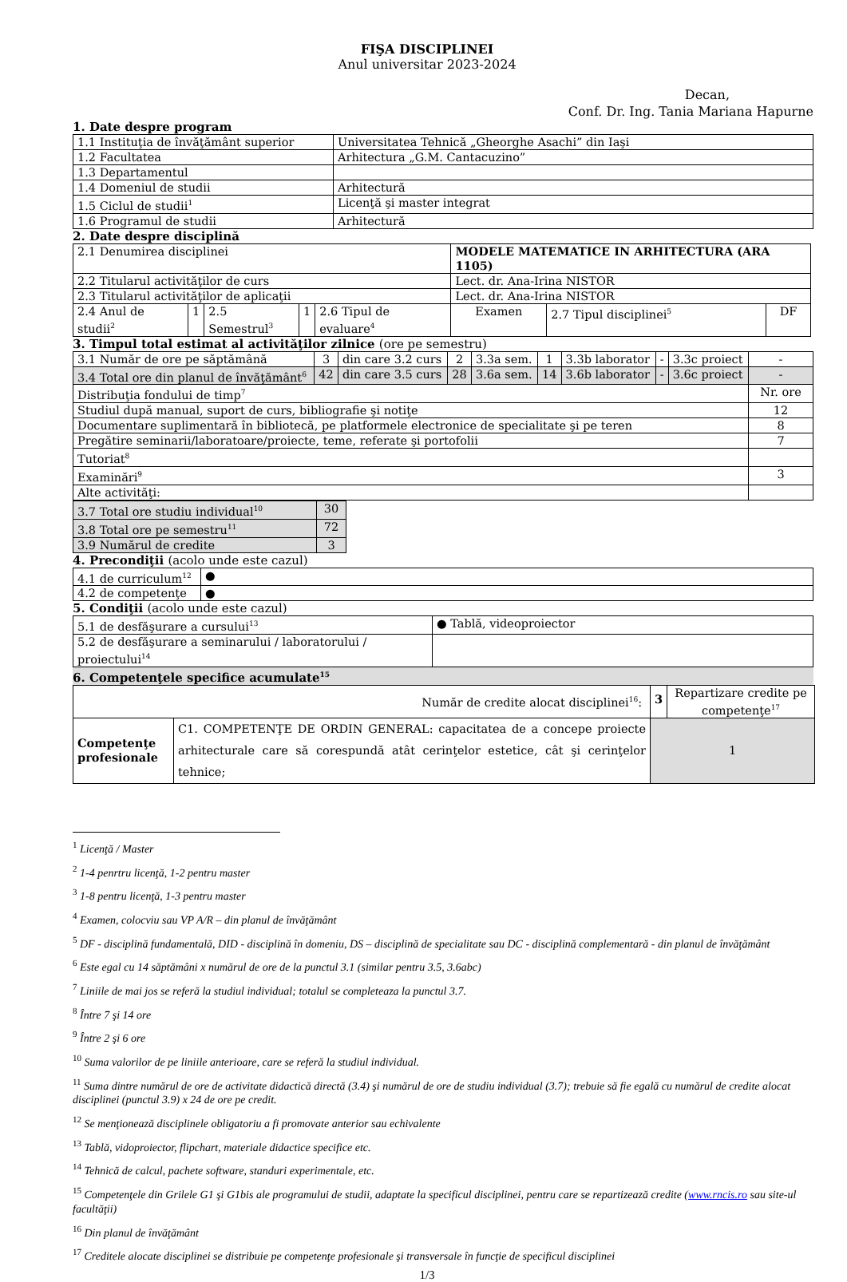FIŞA DISCIPLINEI
Anul universitar 2023-2024
Decan,
Conf. Dr. Ing. Tania Mariana Hapurne
1. Date despre program
| 1.1 Instituţia de învăţământ superior | Universitatea Tehnică „Gheorghe Asachi” din Iaşi |
| 1.2 Facultatea | Arhitectura „G.M. Cantacuzino” |
| 1.3 Departamentul | |
| 1.4 Domeniul de studii | Arhitectură |
| 1.5 Ciclul de studii<sup>1</sup> | Licenţă şi master integrat |
| 1.6 Programul de studii | Arhitectură |
2. Date despre disciplină
| 2.1 Denumirea disciplinei | | | | | MODELE MATEMATICE IN ARHITECTURA (ARA 1105) | | |
| 2.2 Titularul activităţilor de curs | | | | | Lect. dr. Ana-Irina NISTOR | | |
| 2.3 Titularul activităţilor de aplicaţii | | | | | Lect. dr. Ana-Irina NISTOR | | |
| 2.4 Anul de studii<sup>2</sup> | 1 | 2.5 Semestrul<sup>3</sup> | 1 | 2.6 Tipul de evaluare<sup>4</sup> | Examen | 2.7 Tipul disciplinei<sup>5</sup> | DF |
3. Timpul total estimat al activităţilor zilnice (ore pe semestru)
| 3.1 Număr de ore pe săptămână | 3 | din care 3.2 curs | 2 | 3.3a sem. | 1 | 3.3b laborator | - | 3.3c proiect | - |
| 3.4 Total ore din planul de învăţământ<sup>6</sup> | 42 | din care 3.5 curs | 28 | 3.6a sem. | 14 | 3.6b laborator | - | 3.6c proiect | - |
| Distribuţia fondului de timp<sup>7</sup> | | | | | | | | | Nr. ore |
| Studiul după manual, suport de curs, bibliografie şi notiţe | | | | | | | | | 12 |
| Documentare suplimentară în bibliotecă, pe platformele electronice de specialitate şi pe teren | | | | | | | | | 8 |
| Pregătire seminarii/laboratoare/proiecte, teme, referate şi portofolii | | | | | | | | | 7 |
| Tutoriat<sup>8</sup> | | | | | | | | | |
| Examinări<sup>9</sup> | | | | | | | | | 3 |
| Alte activităţi: | | | | | | | | | |
| 3.7 Total ore studiu individual<sup>10</sup> | 30 |
| 3.8 Total ore pe semestru<sup>11</sup> | 72 |
| 3.9 Numărul de credite | 3 |
4. Precondiţii (acolo unde este cazul)
| 4.1 de curriculum<sup>12</sup> | ● |
| 4.2 de competenţe | ● |
5. Condiţii (acolo unde este cazul)
| 5.1 de desfăşurare a cursului<sup>13</sup> | ● Tablă, videoproiector |
| 5.2 de desfăşurare a seminarului / laboratorului / proiectului<sup>14</sup> | |
6. Competenţele specifice acumulate<sup>15</sup>
| Număr de credite alocat disciplinei<sup>16</sup>: | | 3 | Repartizare credite pe competenţe<sup>17</sup> |
| Competenţe profesionale | C1. COMPETENŢE DE ORDIN GENERAL: capacitatea de a concepe proiecte arhitecturale care să corespundă atât cerinţelor estetice, cât şi cerinţelor tehnice; | 1 | |
<sup>1</sup> Licenţă / Master
<sup>2</sup> 1-4 penrtru licenţă, 1-2 pentru master
<sup>3</sup> 1-8 pentru licenţă, 1-3 pentru master
<sup>4</sup> Examen, colocviu sau VP A/R – din planul de învăţământ
<sup>5</sup> DF - disciplină fundamentală, DID - disciplină în domeniu, DS – disciplină de specialitate sau DC - disciplină complementară - din planul de învăţământ
<sup>6</sup> Este egal cu 14 săptămâni x numărul de ore de la punctul 3.1 (similar pentru 3.5, 3.6abc)
<sup>7</sup> Liniile de mai jos se referă la studiul individual; totalul se completeaza la punctul 3.7.
<sup>8</sup> Între 7 şi 14 ore
<sup>9</sup> Între 2 şi 6 ore
<sup>10</sup> Suma valorilor de pe liniile anterioare, care se referă la studiul individual.
<sup>11</sup> Suma dintre numărul de ore de activitate didactică directă (3.4) şi numărul de ore de studiu individual (3.7); trebuie să fie egală cu numărul de credite alocat disciplinei (punctul 3.9) x 24 de ore pe credit.
<sup>12</sup> Se menţionează disciplinele obligatoriu a fi promovate anterior sau echivalente
<sup>13</sup> Tablă, vidoproiector, flipchart, materiale didactice specifice etc.
<sup>14</sup> Tehnică de calcul, pachete software, standuri experimentale, etc.
<sup>15</sup> Competenţele din Grilele G1 şi G1bis ale programului de studii, adaptate la specificul disciplinei, pentru care se repartizează credite (www.rncis.ro sau site-ul facultăţii)
<sup>16</sup> Din planul de învăţământ
<sup>17</sup> Creditele alocate disciplinei se distribuie pe competenţe profesionale şi transversale în funcţie de specificul disciplinei
1/3